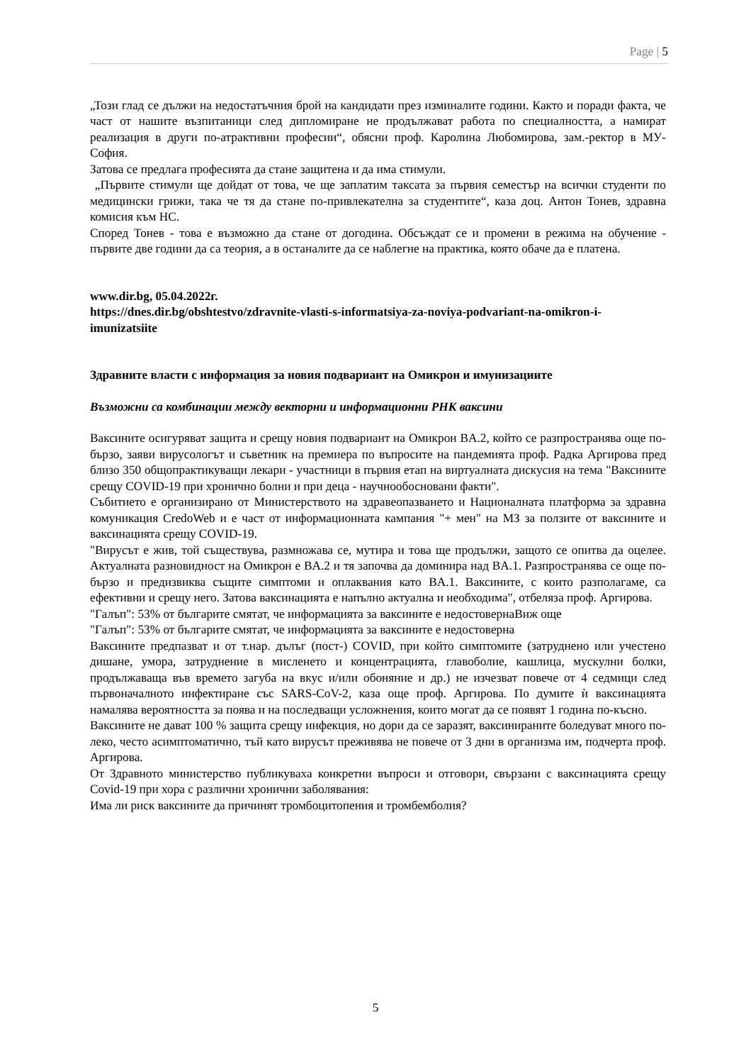Page | 5
„Този глад се дължи на недостатъчния брой на кандидати през изминалите години. Както и поради факта, че част от нашите възпитаници след дипломиране не продължават работа по специалността, а намират реализация в други по-атрактивни професии“, обясни проф. Каролина Любомирова, зам.-ректор в МУ-София.
Затова се предлага професията да стане защитена и да има стимули.
„Първите стимули ще дойдат от това, че ще заплатим таксата за първия семестър на всички студенти по медицински грижи, така че тя да стане по-привлекателна за студентите“, каза доц. Антон Тонев, здравна комисия към НС.
Според Тонев - това е възможно да стане от догодина. Обсъждат се и промени в режима на обучение - първите две години да са теория, а в останалите да се наблегне на практика, която обаче да е платена.
www.dir.bg, 05.04.2022г.
https://dnes.dir.bg/obshtestvo/zdravnite-vlasti-s-informatsiya-za-noviya-podvariant-na-omikron-i-imunizatsiite
Здравните власти с информация за новия подвариант на Омикрон и имунизациите
Възможни са комбинации между векторни и информационни РНК ваксини
Ваксините осигуряват защита и срещу новия подвариант на Омикрон BA.2, който се разпространява още по-бързо, заяви вирусологът и съветник на премиера по въпросите на пандемията проф. Радка Аргирова пред близо 350 общопрактикуващи лекари - участници в първия етап на виртуалната дискусия на тема "Ваксините срещу COVID-19 при хронично болни и при деца - научнообосновани факти".
Събитието е организирано от Министерството на здравеопазването и Националната платформа за здравна комуникация CredoWeb и е част от информационната кампания "+ мен" на МЗ за ползите от ваксините и ваксинацията срещу COVID-19.
"Вирусът е жив, той съществува, размножава се, мутира и това ще продължи, защото се опитва да оцелее. Актуалната разновидност на Омикрон е BA.2 и тя започва да доминира над BA.1. Разпространява се още по-бързо и предизвиква същите симптоми и оплаквания като BA.1. Ваксините, с които разполагаме, са ефективни и срещу него. Затова ваксинацията е напълно актуална и необходима", отбеляза проф. Аргирова.
"Галъп": 53% от българите смятат, че информацията за ваксините е недостовернаВиж още
"Галъп": 53% от българите смятат, че информацията за ваксините е недостоверна
Ваксините предпазват и от т.нар. дълъг (пост-) COVID, при който симптомите (затруднено или учестено дишане, умора, затруднение в мисленето и концентрацията, главоболие, кашлица, мускулни болки, продължаваща във времето загуба на вкус и/или обоняние и др.) не изчезват повече от 4 седмици след първоначалното инфектиране със SARS-CoV-2, каза още проф. Аргирова. По думите ѝ ваксинацията намалява вероятността за поява и на последващи усложнения, които могат да се появят 1 година по-късно.
Ваксините не дават 100 % защита срещу инфекция, но дори да се заразят, ваксинираните боледуват много по-леко, често асимптоматично, тъй като вирусът преживява не повече от 3 дни в организма им, подчерта проф. Аргирова.
От Здравното министерство публикуваха конкретни въпроси и отговори, свързани с ваксинацията срещу Covid-19 при хора с различни хронични заболявания:
Има ли риск ваксините да причинят тромбоцитопения и тромбемболия?
5